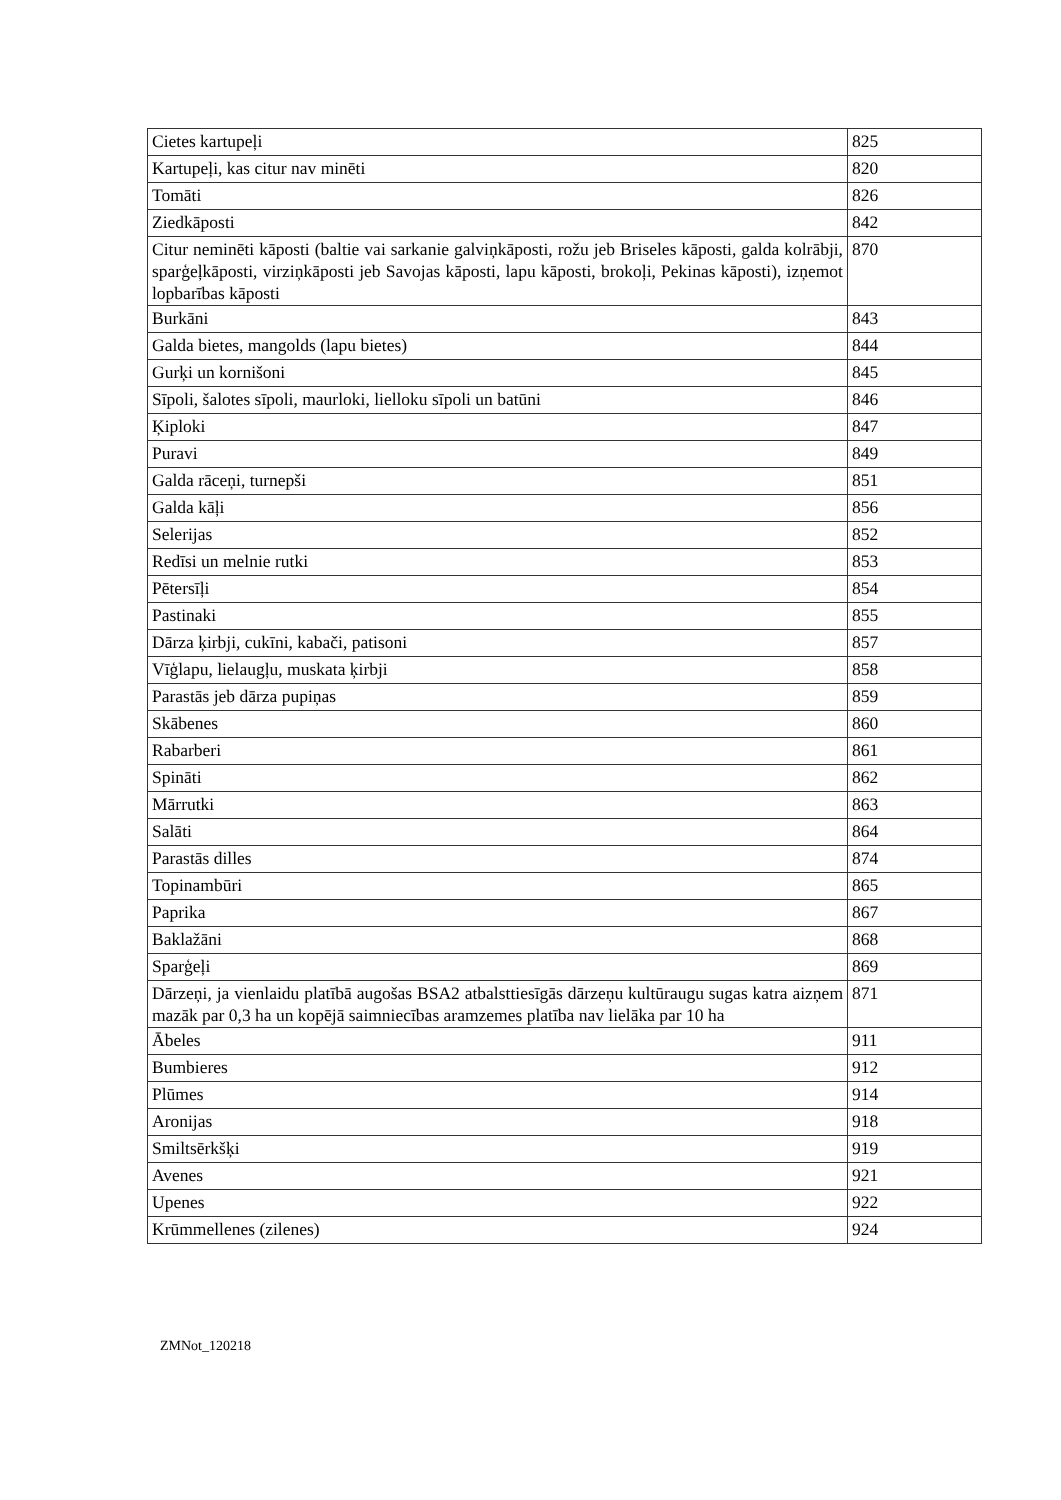| Cietes kartupeļi | 825 |
| Kartupeļi, kas citur nav minēti | 820 |
| Tomāti | 826 |
| Ziedkāposti | 842 |
| Citur neminēti kāposti (baltie vai sarkanie galviņkāposti, rožu jeb Briseles kāposti, galda kolrābji, sparģeļkāposti, virziņkāposti jeb Savojas kāposti, lapu kāposti, brokoļi, Pekinas kāposti), izņemot lopbarības kāposti | 870 |
| Burkāni | 843 |
| Galda bietes, mangolds (lapu bietes) | 844 |
| Gurķi un kornišoni | 845 |
| Sīpoli, šalotes sīpoli, maurloki, lielloku sīpoli un batūni | 846 |
| Ķiploki | 847 |
| Puravi | 849 |
| Galda rāceņi, turnepši | 851 |
| Galda kāļi | 856 |
| Selerijas | 852 |
| Redīsi un melnie rutki | 853 |
| Pētersīļi | 854 |
| Pastinaki | 855 |
| Dārza ķirbji, cukīni, kabači, patisoni | 857 |
| Vīģlapu, lielaugļu, muskata ķirbji | 858 |
| Parastās jeb dārza pupiņas | 859 |
| Skābenes | 860 |
| Rabarberi | 861 |
| Spināti | 862 |
| Mārrutki | 863 |
| Salāti | 864 |
| Parastās dilles | 874 |
| Topinambūri | 865 |
| Paprika | 867 |
| Baklažāni | 868 |
| Sparģeļi | 869 |
| Dārzeņi, ja vienlaidu platībā augošas BSA2 atbalsttiesīgās dārzeņu kultūraugu sugas katra aizņem mazāk par 0,3 ha un kopējā saimniecības aramzemes platība nav lielāka par 10 ha | 871 |
| Ābeles | 911 |
| Bumbieres | 912 |
| Plūmes | 914 |
| Aronijas | 918 |
| Smiltsērkšķi | 919 |
| Avenes | 921 |
| Upenes | 922 |
| Krūmmellenes (zilenes) | 924 |
ZMNot_120218